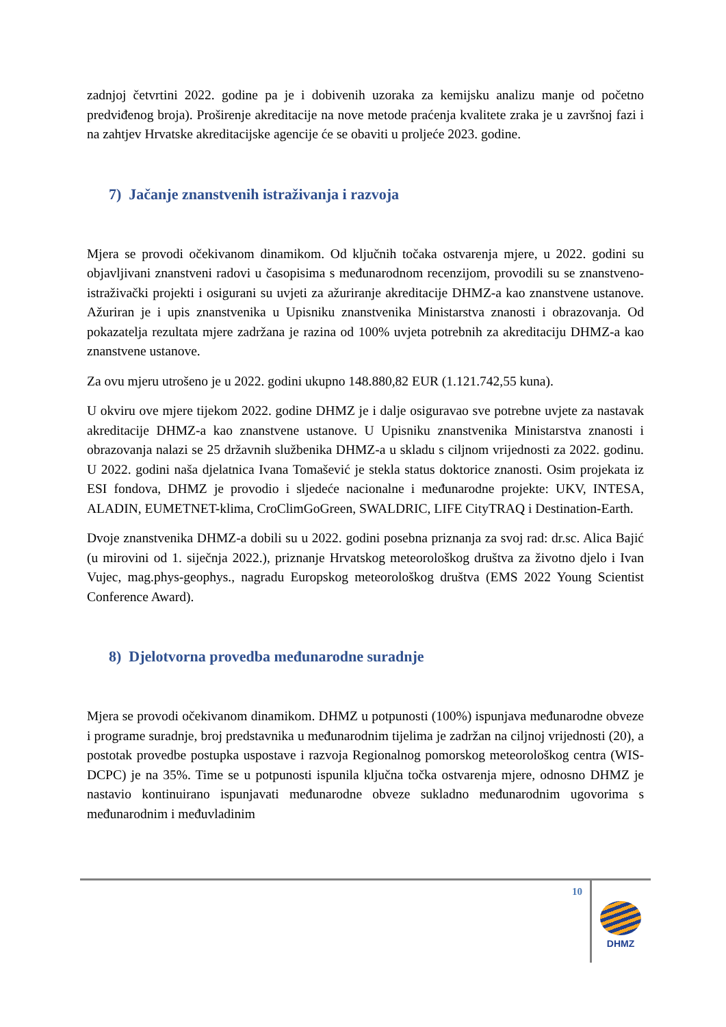zadnjoj četvrtini 2022. godine pa je i dobivenih uzoraka za kemijsku analizu manje od početno predviđenog broja). Proširenje akreditacije na nove metode praćenja kvalitete zraka je u završnoj fazi i na zahtjev Hrvatske akreditacijske agencije će se obaviti u proljeće 2023. godine.
7) Jačanje znanstvenih istraživanja i razvoja
Mjera se provodi očekivanom dinamikom. Od ključnih točaka ostvarenja mjere, u 2022. godini su objavljivani znanstveni radovi u časopisima s međunarodnom recenzijom, provodili su se znanstveno-istraživački projekti i osigurani su uvjeti za ažuriranje akreditacije DHMZ-a kao znanstvene ustanove. Ažuriran je i upis znanstvenika u Upisniku znanstvenika Ministarstva znanosti i obrazovanja. Od pokazatelja rezultata mjere zadržana je razina od 100% uvjeta potrebnih za akreditaciju DHMZ-a kao znanstvene ustanove.
Za ovu mjeru utrošeno je u 2022. godini ukupno 148.880,82 EUR (1.121.742,55 kuna).
U okviru ove mjere tijekom 2022. godine DHMZ je i dalje osiguravao sve potrebne uvjete za nastavak akreditacije DHMZ-a kao znanstvene ustanove. U Upisniku znanstvenika Ministarstva znanosti i obrazovanja nalazi se 25 državnih službenika DHMZ-a u skladu s ciljnom vrijednosti za 2022. godinu. U 2022. godini naša djelatnica Ivana Tomašević je stekla status doktorice znanosti. Osim projekata iz ESI fondova, DHMZ je provodio i sljedeće nacionalne i međunarodne projekte: UKV, INTESA, ALADIN, EUMETNET-klima, CroClimGoGreen, SWALDRIC, LIFE CityTRAQ i Destination-Earth.
Dvoje znanstvenika DHMZ-a dobili su u 2022. godini posebna priznanja za svoj rad: dr.sc. Alica Bajić (u mirovini od 1. siječnja 2022.), priznanje Hrvatskog meteorološkog društva za životno djelo i Ivan Vujec, mag.phys-geophys., nagradu Europskog meteorološkog društva (EMS 2022 Young Scientist Conference Award).
8) Djelotvorna provedba međunarodne suradnje
Mjera se provodi očekivanom dinamikom. DHMZ u potpunosti (100%) ispunjava međunarodne obveze i programe suradnje, broj predstavnika u međunarodnim tijelima je zadržan na ciljnoj vrijednosti (20), a postotak provedbe postupka uspostave i razvoja Regionalnog pomorskog meteorološkog centra (WIS-DCPC) je na 35%. Time se u potpunosti ispunila ključna točka ostvarenja mjere, odnosno DHMZ je nastavio kontinuirano ispunjavati međunarodne obveze sukladno međunarodnim ugovorima s međunarodnim i međuvladinim
10
DHMZ